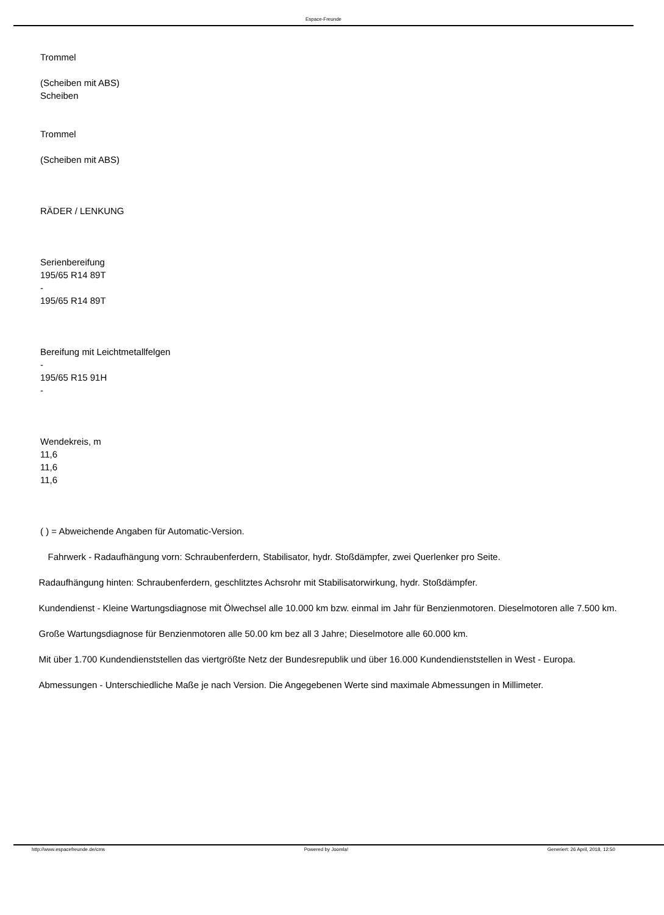Espace-Freunde
Trommel
(Scheiben mit ABS)
Scheiben
Trommel
(Scheiben mit ABS)
RÄDER / LENKUNG
Serienbereifung
195/65 R14 89T
-
195/65 R14 89T
Bereifung mit Leichtmetallfelgen
-
195/65 R15 91H
-
Wendekreis, m
11,6
11,6
11,6
( ) = Abweichende Angaben für Automatic-Version.
Fahrwerk - Radaufhängung vorn: Schraubenferdern, Stabilisator, hydr. Stoßdämpfer, zwei Querlenker pro Seite.
Radaufhängung hinten: Schraubenferdern, geschlitztes Achsrohr mit Stabilisatorwirkung, hydr. Stoßdämpfer.
Kundendienst - Kleine Wartungsdiagnose mit Ölwechsel alle 10.000 km bzw. einmal im Jahr für Benzienmotoren. Dieselmotoren alle 7.500 km.
Große Wartungsdiagnose für Benzienmotoren alle 50.00 km bez all 3 Jahre; Dieselmotore alle 60.000 km.
Mit über 1.700 Kundendienststellen das viertgrößte Netz der Bundesrepublik und über 16.000 Kundendienststellen in West - Europa.
Abmessungen - Unterschiedliche Maße je nach Version. Die Angegebenen Werte sind maximale Abmessungen in Millimeter.
http://www.espacefreunde.de/cms Powered by Joomla! Generiert: 26 April, 2018, 12:50